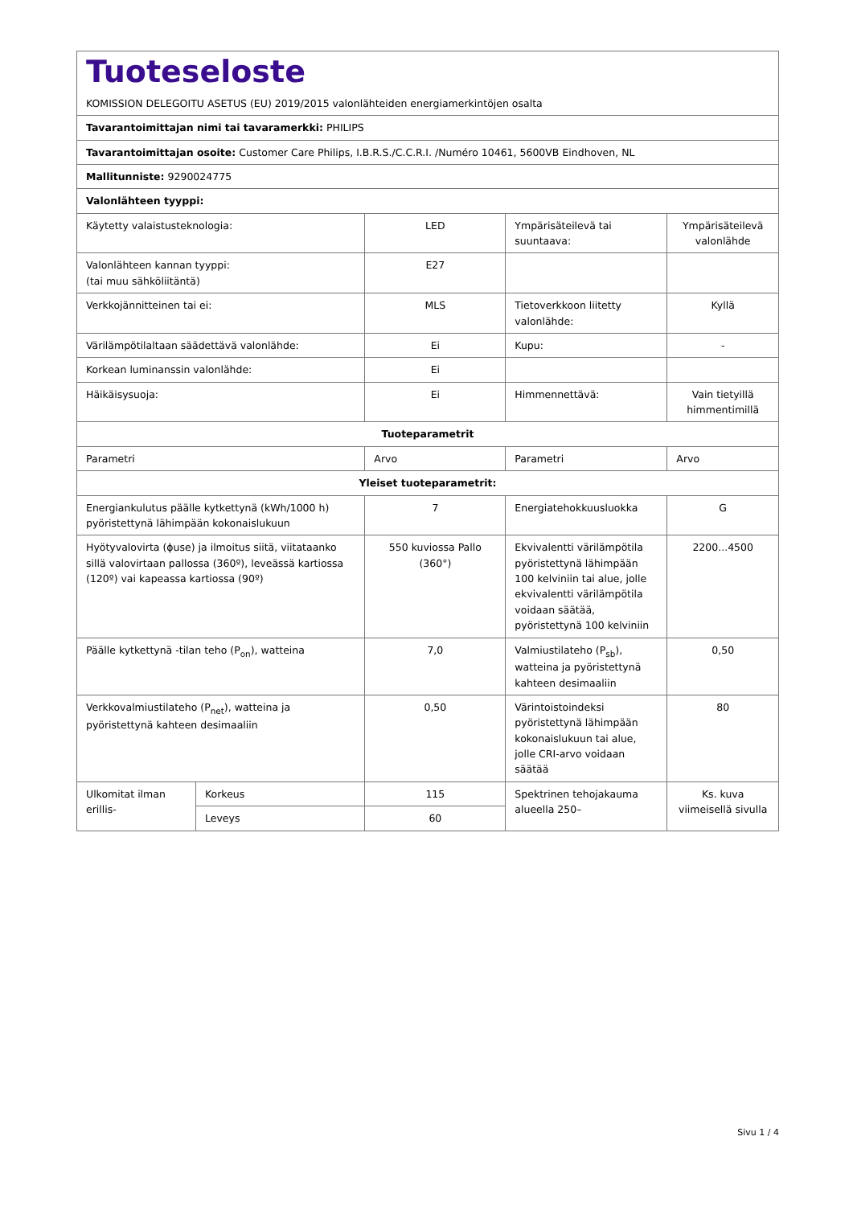| Tuoteseloste KOMISSION DELEGOITU ASETUS (EU) 2019/2015 valonlähteiden energiamerkintöjen osalta | | | | |
| Tavarantoimittajan nimi tai tavaramerkki: PHILIPS | | | | |
| Tavarantoimittajan osoite: Customer Care Philips, I.B.R.S./C.C.R.I. /Numéro 10461, 5600VB Eindhoven, NL | | | | |
| Mallitunniste: 9290024775 | | | | |
| Valonlähteen tyyppi: | | | | |
| Käytetty valaistusteknologia: | | LED | Ympärisäteilevä tai suuntaava: | Ympärisäteilevä valonlähde |
| Valonlähteen kannan tyyppi: (tai muu sähköliitäntä) | | E27 | | |
| Verkkojännitteinen tai ei: | | MLS | Tietoverkkoon liitetty valonlähde: | Kyllä |
| Värilämpötilaltaan säädettävä valonlähde: | | Ei | Kupu: | - |
| Korkean luminanssin valonlähde: | | Ei | | |
| Häikäisysuoja: | | Ei | Himmennettävä: | Vain tietyillä himmentimillä |
| Tuoteparametrit | | | | |
| Parametri | | Arvo | Parametri | Arvo |
| Yleiset tuoteparametrit: | | | | |
| Energiankulutus päälle kytkettynä (kWh/1000 h) pyöristettynä lähimpään kokonaislukuun | | 7 | Energiatehokkuusluokka | G |
| Hyötyvalovirta (ɸuse) ja ilmoitus siitä, viitataanko sillä valovirtaan pallossa (360º), leveässä kartiossa (120º) vai kapeassa kartiossa (90º) | | 550 kuviossa Pallo (360°) | Ekvivalentti värilämpötila pyöristettynä lähimpään 100 kelviniin tai alue, jolle ekvivalentti värilämpötila voidaan säätää, pyöristettynä 100 kelviniin | 2200...4500 |
| Päälle kytkettynä -tilan teho (P<sub>on</sub>), watteina | | 7,0 | Valmiustilateho (P<sub>sb</sub>), watteina ja pyöristettynä kahteen desimaaliin | 0,50 |
| Verkkovalmiustilateho (P<sub>net</sub>), watteina ja pyöristettynä kahteen desimaaliin | | 0,50 | Värintoistoindeksi pyöristettynä lähimpään kokonaislukuun tai alue, jolle CRI-arvo voidaan säätää | 80 |
| Ulkomitat ilman erillis- | Korkeus | 115 | Spektrinen tehojakauma alueella 250– | Ks. kuva viimeisellä sivulla |
| | Leveys | 60 | | |
Sivu 1 / 4